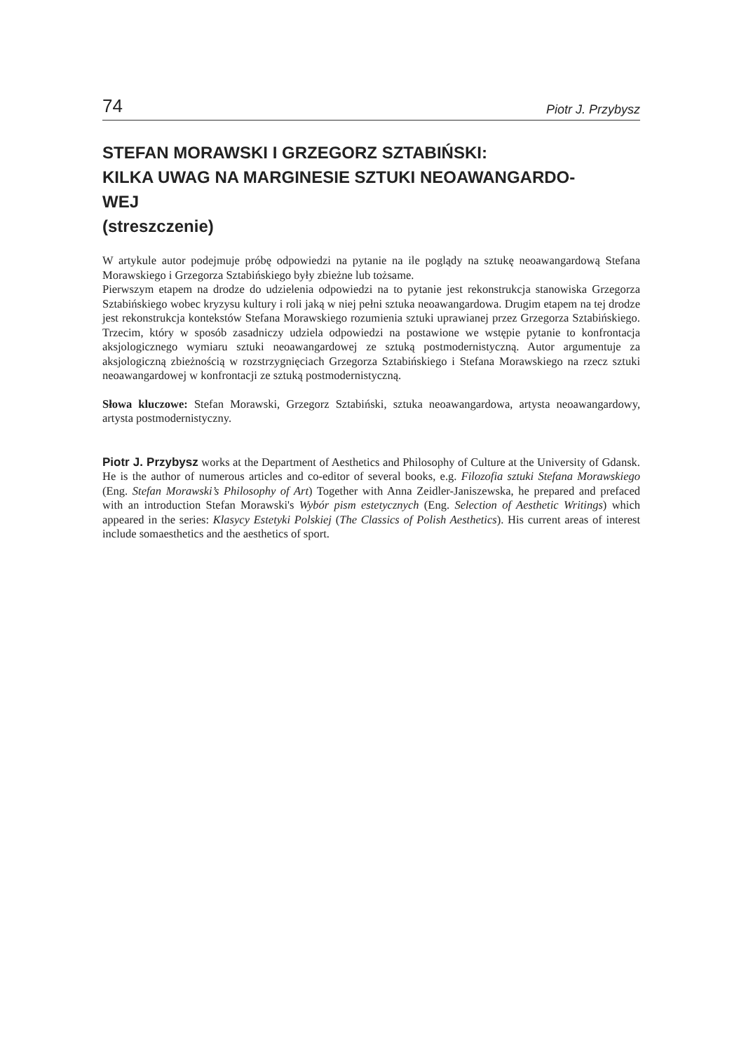74 Piotr J. Przybysz
STEFAN MORAWSKI I GRZEGORZ SZTABIŃSKI:
KILKA UWAG NA MARGINESIE SZTUKI NEOAWANGARDO-
WEJ
(streszczenie)
W artykule autor podejmuje próbę odpowiedzi na pytanie na ile poglądy na sztukę neoawangardową Stefana Morawskiego i Grzegorza Sztabińskiego były zbieżne lub tożsame.
Pierwszym etapem na drodze do udzielenia odpowiedzi na to pytanie jest rekonstrukcja stanowiska Grzegorza Sztabińskiego wobec kryzysu kultury i roli jaką w niej pełni sztuka neoawangardowa. Drugim etapem na tej drodze jest rekonstrukcja kontekstów Stefana Morawskiego rozumienia sztuki uprawianej przez Grzegorza Sztabińskiego. Trzecim, który w sposób zasadniczy udziela odpowiedzi na postawione we wstępie pytanie to konfrontacja aksjologicznego wymiaru sztuki neoawangardowej ze sztuką postmodernistyczną. Autor argumentuje za aksjologiczną zbieżnością w rozstrzygnięciach Grzegorza Sztabińskiego i Stefana Morawskiego na rzecz sztuki neoawangardowej w konfrontacji ze sztuką postmodernistyczną.
Słowa kluczowe: Stefan Morawski, Grzegorz Sztabiński, sztuka neoawangardowa, artysta neoawangardowy, artysta postmodernistyczny.
Piotr J. Przybysz works at the Department of Aesthetics and Philosophy of Culture at the University of Gdansk. He is the author of numerous articles and co-editor of several books, e.g. Filozofia sztuki Stefana Morawskiego (Eng. Stefan Morawski’s Philosophy of Art) Together with Anna Zeidler-Janiszewska, he prepared and prefaced with an introduction Stefan Morawski's Wybór pism estetycznych (Eng. Selection of Aesthetic Writings) which appeared in the series: Klasycy Estetyki Polskiej (The Classics of Polish Aesthetics). His current areas of interest include somaesthetics and the aesthetics of sport.